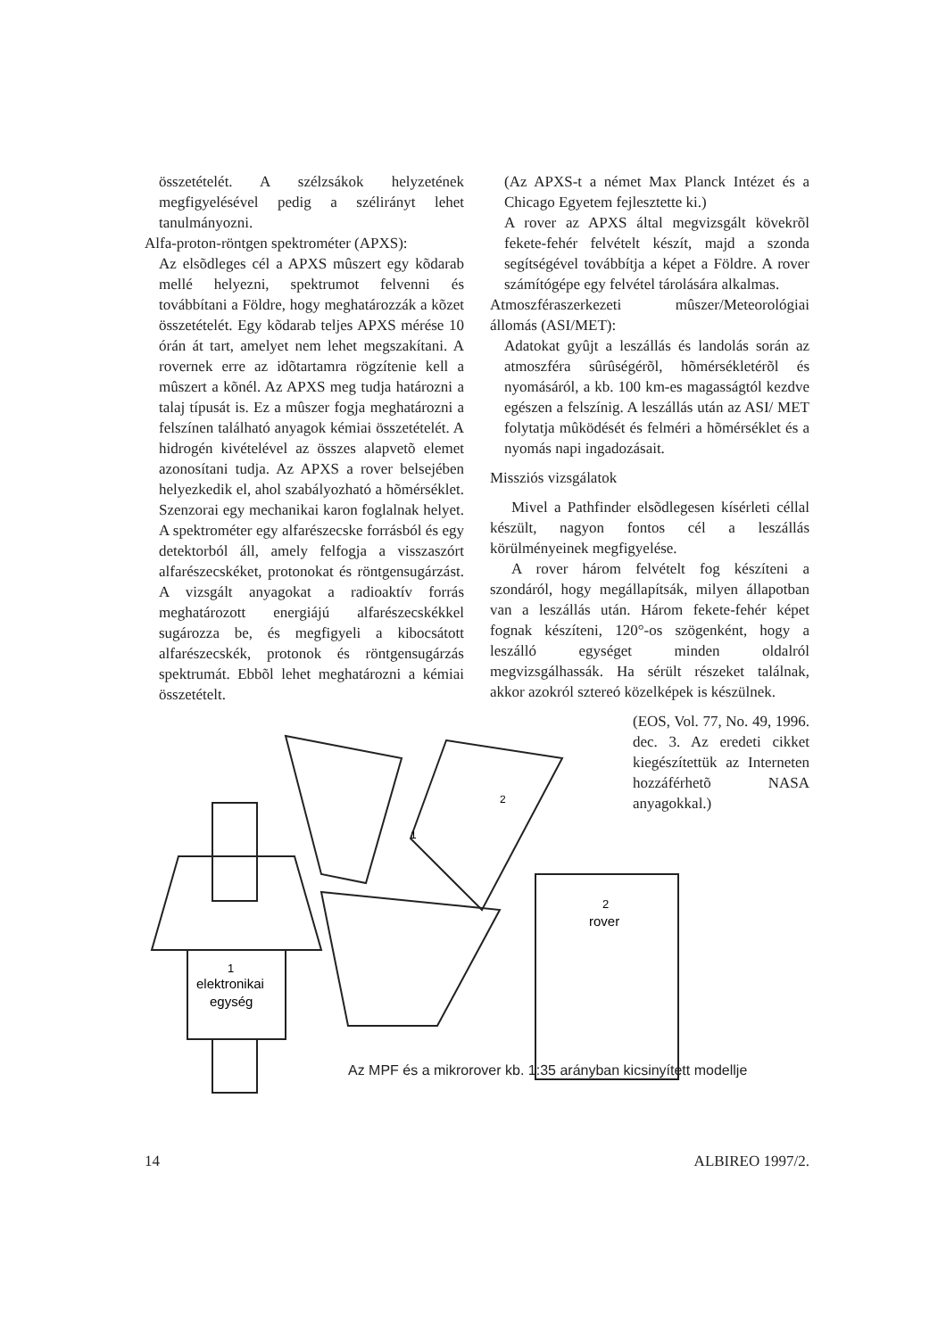összetételét. A szélzsákok helyzetének megfigyelésével pedig a szélirányt lehet tanulmányozni.
Alfa-proton-röntgen spektrométer (APXS):
Az elsõdleges cél a APXS mûszert egy kõdarab mellé helyezni, spektrumot felvenni és továbbítani a Földre, hogy meghatározzák a kõzet összetételét. Egy kõdarab teljes APXS mérése 10 órán át tart, amelyet nem lehet megszakítani. A rovernek erre az idõtartamra rögzítenie kell a mûszert a kõnél. Az APXS meg tudja határozni a talaj típusát is. Ez a mûszer fogja meghatározni a felszínen található anyagok kémiai összetételét. A hidrogén kivételével az összes alapvetõ elemet azonosítani tudja. Az APXS a rover belsejében helyezkedik el, ahol szabályozható a hõmérséklet. Szenzorai egy mechanikai karon foglalnak helyet. A spektrométer egy alfarészecske forrásból és egy detektorból áll, amely felfogja a visszaszórt alfarészecskéket, protonokat és röntgensugárzást. A vizsgált anyagokat a radioaktív forrás meghatározott energiájú alfarészecskékkel sugározza be, és megfigyeli a kibocsátott alfarészecskék, protonok és röntgensugárzás spektrumát. Ebbõl lehet meghatározni a kémiai összetételt.
(Az APXS-t a német Max Planck Intézet és a Chicago Egyetem fejlesztette ki.)
A rover az APXS által megvizsgált kövekrõl fekete-fehér felvételt készít, majd a szonda segítségével továbbítja a képet a Földre. A rover számítógépe egy felvétel tárolására alkalmas.
Atmoszféraszerkezeti mûszer/Meteorológiai állomás (ASI/MET):
Adatokat gyûjt a leszállás és landolás során az atmoszféra sûrûségérõl, hõmérsékletérõl és nyomásáról, a kb. 100 km-es magasságtól kezdve egészen a felszínig. A leszállás után az ASI/ MET folytatja mûködését és felméri a hõmérséklet és a nyomás napi ingadozásait.
Missziós vizsgálatok
Mivel a Pathfinder elsõdlegesen kísérleti céllal készült, nagyon fontos cél a leszállás körülményeinek megfigyelése.
A rover három felvételt fog készíteni a szondáról, hogy megállapítsák, milyen állapotban van a leszállás után. Három fekete-fehér képet fognak készíteni, 120°-os szögenként, hogy a leszálló egységet minden oldalról megvizsgálhassák. Ha sérült részeket találnak, akkor azokról sztereó közelképek is készülnek.
(EOS, Vol. 77, No. 49, 1996. dec. 3. Az eredeti cikket kiegészítettük az Interneten hozzáférhetõ NASA anyagokkal.)
1
2
1
elektronikai
egység
2
rover
Az MPF és a mikrorover kb. 1:35 arányban kicsinyített modellje
14 ALBIREO 1997/2.